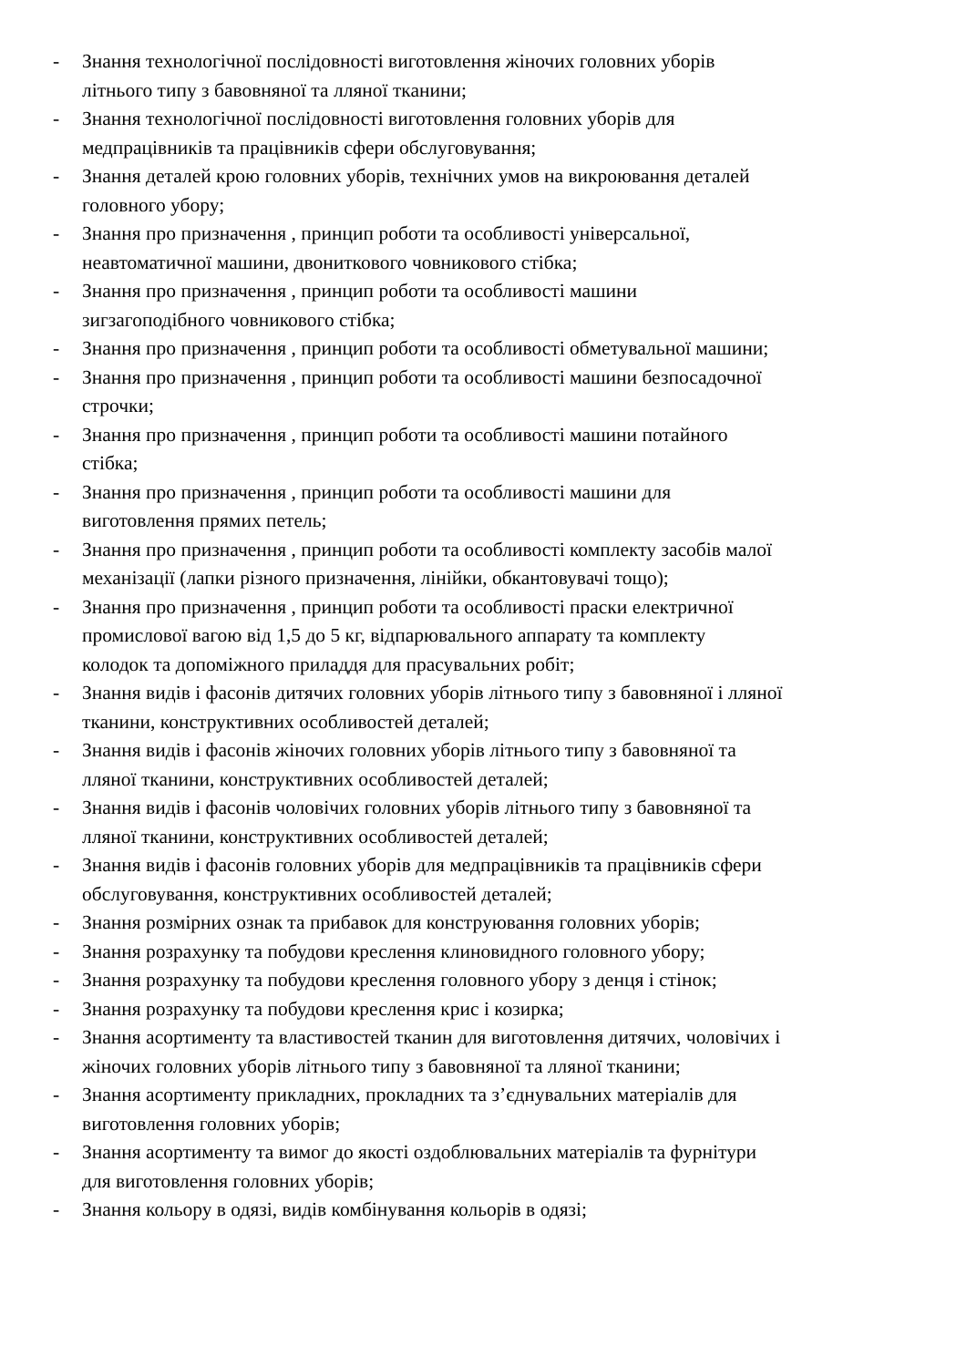- Знання технологічної послідовності виготовлення жіночих головних уборів
літнього типу з бавовняної та лляної тканини;
- Знання технологічної послідовності виготовлення головних уборів для
медпрацівників та працівників сфери обслуговування;
- Знання деталей крою головних уборів, технічних умов на викроювання деталей
головного убору;
- Знання про призначення , принцип роботи та особливості універсальної,
неавтоматичної машини, двониткового човникового стібка;
- Знання про призначення , принцип роботи та особливості машини
зигзагоподібного човникового стібка;
- Знання про призначення , принцип роботи та особливості обметувальної машини;
- Знання про призначення , принцип роботи та особливості машини безпосадочної
строчки;
- Знання про призначення , принцип роботи та особливості машини потайного
стібка;
- Знання про призначення , принцип роботи та особливості машини для
виготовлення прямих петель;
- Знання про призначення , принцип роботи та особливості комплекту засобів малої
механізації (лапки різного призначення, лінійки, обкантовувачі тощо);
- Знання про призначення , принцип роботи та особливості праски електричної
промислової вагою від 1,5 до 5 кг, відпарювального аппарату та комплекту
колодок та допоміжного приладдя для прасувальних робіт;
- Знання видів і фасонів дитячих головних уборів літнього типу з бавовняної і лляної
тканини, конструктивних особливостей деталей;
- Знання видів і фасонів жіночих головних уборів літнього типу з бавовняної та
лляної тканини, конструктивних особливостей деталей;
- Знання видів і фасонів чоловічих головних уборів літнього типу з бавовняної та
лляної тканини, конструктивних особливостей деталей;
- Знання видів і фасонів головних уборів для медпрацівників та працівників сфери
обслуговування, конструктивних особливостей деталей;
- Знання розмірних ознак та прибавок для конструювання головних уборів;
- Знання розрахунку та побудови креслення клиновидного головного убору;
- Знання розрахунку та побудови креслення головного убору з денця і стінок;
- Знання розрахунку та побудови креслення крис і козирка;
- Знання асортименту та властивостей тканин для виготовлення дитячих, чоловічих і
жіночих головних уборів літнього типу з бавовняної та лляної тканини;
- Знання асортименту прикладних, прокладних та з’єднувальних матеріалів для
виготовлення головних уборів;
- Знання асортименту та вимог до якості оздоблювальних матеріалів та фурнітури
для виготовлення головних уборів;
- Знання кольору в одязі, видів комбінування кольорів в одязі;